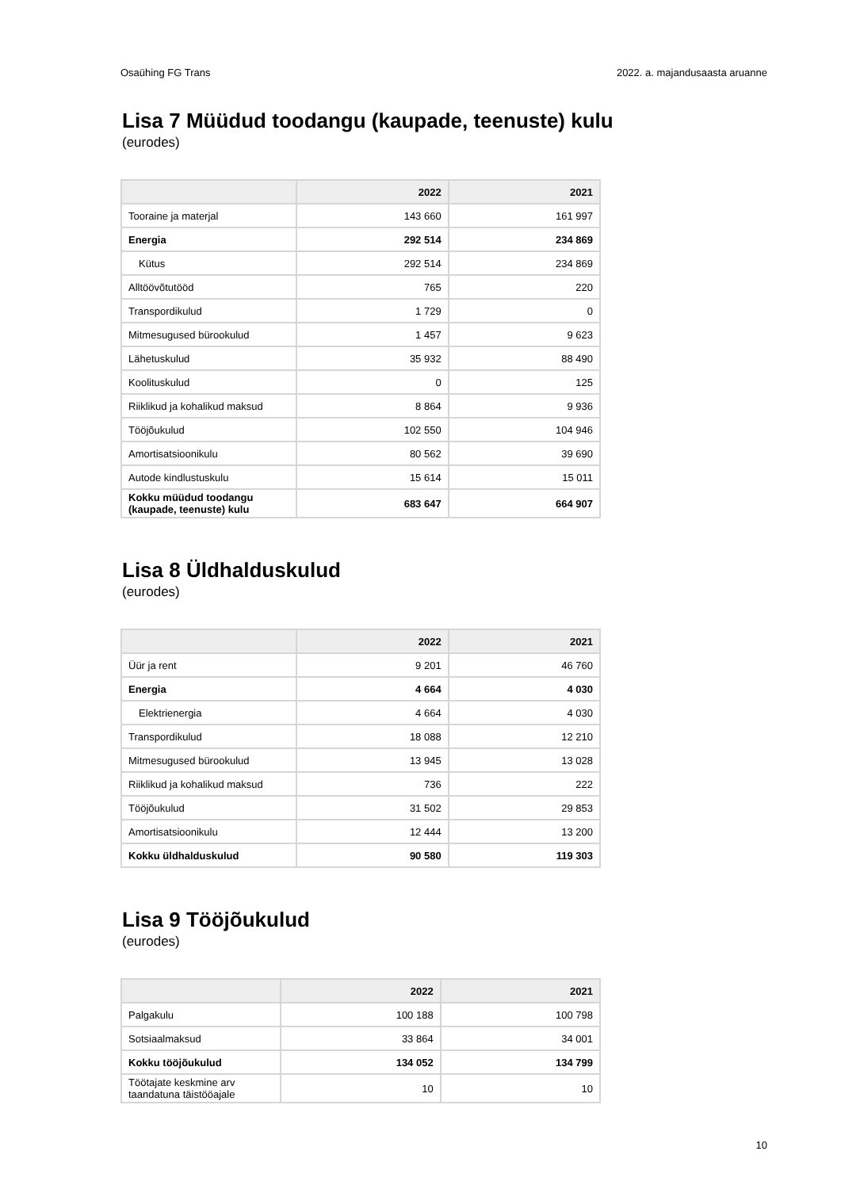Osaühing FG Trans 2022. a. majandusaasta aruanne
Lisa 7 Müüdud toodangu (kaupade, teenuste) kulu
(eurodes)
| | 2022 | 2021 |
| --- | --- | --- |
| Tooraine ja materjal | 143 660 | 161 997 |
| Energia | 292 514 | 234 869 |
| Kütus | 292 514 | 234 869 |
| Alltöövõtutööd | 765 | 220 |
| Transpordikulud | 1 729 | 0 |
| Mitmesugused bürookulud | 1 457 | 9 623 |
| Lähetuskulud | 35 932 | 88 490 |
| Koolituskulud | 0 | 125 |
| Riiklikud ja kohalikud maksud | 8 864 | 9 936 |
| Tööjõukulud | 102 550 | 104 946 |
| Amortisatsioonikulu | 80 562 | 39 690 |
| Autode kindlustuskulu | 15 614 | 15 011 |
| Kokku müüdud toodangu (kaupade, teenuste) kulu | 683 647 | 664 907 |
Lisa 8 Üldhalduskulud
(eurodes)
| | 2022 | 2021 |
| --- | --- | --- |
| Üür ja rent | 9 201 | 46 760 |
| Energia | 4 664 | 4 030 |
| Elektrienergia | 4 664 | 4 030 |
| Transpordikulud | 18 088 | 12 210 |
| Mitmesugused bürookulud | 13 945 | 13 028 |
| Riiklikud ja kohalikud maksud | 736 | 222 |
| Tööjõukulud | 31 502 | 29 853 |
| Amortisatsioonikulu | 12 444 | 13 200 |
| Kokku üldhalduskulud | 90 580 | 119 303 |
Lisa 9 Tööjõukulud
(eurodes)
| | 2022 | 2021 |
| --- | --- | --- |
| Palgakulu | 100 188 | 100 798 |
| Sotsiaalmaksud | 33 864 | 34 001 |
| Kokku tööjõukulud | 134 052 | 134 799 |
| Töötajate keskmine arv taandatuna täistööajale | 10 | 10 |
10